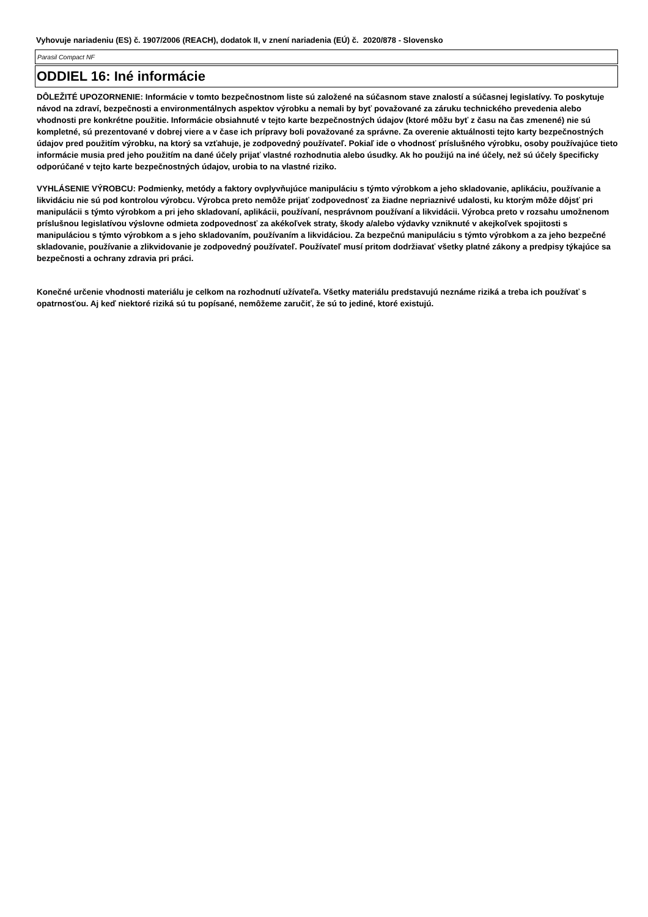Vyhovuje nariadeniu (ES) č. 1907/2006 (REACH), dodatok II, v znení nariadenia (EÚ) č. 2020/878 - Slovensko
Parasil Compact NF
ODDIEL 16: Iné informácie
DÔLEŽITÉ UPOZORNENIE: Informácie v tomto bezpečnostnom liste sú založené na súčasnom stave znalostí a súčasnej legislatívy. To poskytuje návod na zdraví, bezpečnosti a environmentálnych aspektov výrobku a nemali by byť považované za záruku technického prevedenia alebo vhodnosti pre konkrétne použitie. Informácie obsiahnuté v tejto karte bezpečnostných údajov (ktoré môžu byť z času na čas zmenené) nie sú kompletné, sú prezentované v dobrej viere a v čase ich prípravy boli považované za správne. Za overenie aktuálnosti tejto karty bezpečnostných údajov pred použitím výrobku, na ktorý sa vzťahuje, je zodpovedný používateľ. Pokiaľ ide o vhodnosť príslušného výrobku, osoby používajúce tieto informácie musia pred jeho použitím na dané účely prijať vlastné rozhodnutia alebo úsudky. Ak ho použijú na iné účely, než sú účely špecificky odporúčané v tejto karte bezpečnostných údajov, urobia to na vlastné riziko.
VYHLÁSENIE VÝROBCU: Podmienky, metódy a faktory ovplyvňujúce manipuláciu s týmto výrobkom a jeho skladovanie, aplikáciu, používanie a likvidáciu nie sú pod kontrolou výrobcu. Výrobca preto nemôže prijať zodpovednosť za žiadne nepriaznivé udalosti, ku ktorým môže dôjsť pri manipulácii s týmto výrobkom a pri jeho skladovaní, aplikácii, používaní, nesprávnom používaní a likvidácii. Výrobca preto v rozsahu umožnenom príslušnou legislatívou výslovne odmieta zodpovednosť za akékoľvek straty, škody a/alebo výdavky vzniknuté v akejkoľvek spojitosti s manipuláciou s týmto výrobkom a s jeho skladovaním, používaním a likvidáciou. Za bezpečnú manipuláciu s týmto výrobkom a za jeho bezpečné skladovanie, používanie a zlikvidovanie je zodpovedný používateľ. Používateľ musí pritom dodržiavať všetky platné zákony a predpisy týkajúce sa bezpečnosti a ochrany zdravia pri práci.
Konečné určenie vhodnosti materiálu je celkom na rozhodnutí užívateľa. Všetky materiálu predstavujú neznáme riziká a treba ich používať s opatrnosťou. Aj keď niektoré riziká sú tu popísané, nemôžeme zaručiť, že sú to jediné, ktoré existujú.